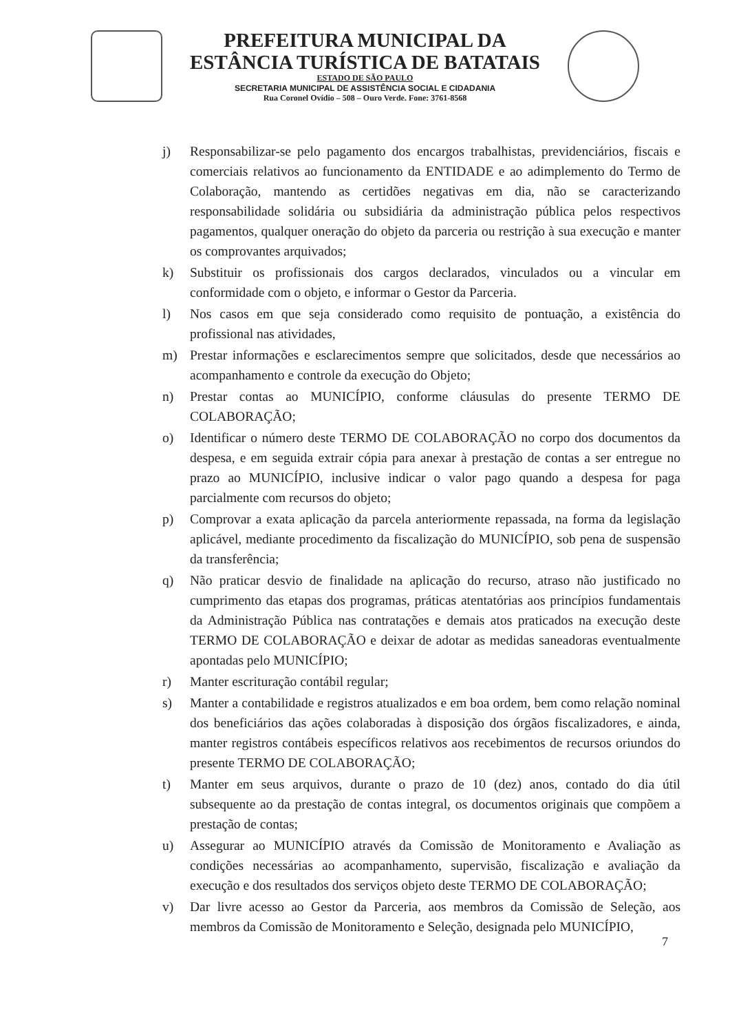PREFEITURA MUNICIPAL DA
ESTÂNCIA TURÍSTICA DE BATATAIS
ESTADO DE SÃO PAULO
SECRETARIA MUNICIPAL DE ASSISTÊNCIA SOCIAL E CIDADANIA
Rua Coronel Ovídio – 508 – Ouro Verde. Fone: 3761-8568
j) Responsabilizar-se pelo pagamento dos encargos trabalhistas, previdenciários, fiscais e comerciais relativos ao funcionamento da ENTIDADE e ao adimplemento do Termo de Colaboração, mantendo as certidões negativas em dia, não se caracterizando responsabilidade solidária ou subsidiária da administração pública pelos respectivos pagamentos, qualquer oneração do objeto da parceria ou restrição à sua execução e manter os comprovantes arquivados;
k) Substituir os profissionais dos cargos declarados, vinculados ou a vincular em conformidade com o objeto, e informar o Gestor da Parceria.
l) Nos casos em que seja considerado como requisito de pontuação, a existência do profissional nas atividades,
m) Prestar informações e esclarecimentos sempre que solicitados, desde que necessários ao acompanhamento e controle da execução do Objeto;
n) Prestar contas ao MUNICÍPIO, conforme cláusulas do presente TERMO DE COLABORAÇÃO;
o) Identificar o número deste TERMO DE COLABORAÇÃO no corpo dos documentos da despesa, e em seguida extrair cópia para anexar à prestação de contas a ser entregue no prazo ao MUNICÍPIO, inclusive indicar o valor pago quando a despesa for paga parcialmente com recursos do objeto;
p) Comprovar a exata aplicação da parcela anteriormente repassada, na forma da legislação aplicável, mediante procedimento da fiscalização do MUNICÍPIO, sob pena de suspensão da transferência;
q) Não praticar desvio de finalidade na aplicação do recurso, atraso não justificado no cumprimento das etapas dos programas, práticas atentatórias aos princípios fundamentais da Administração Pública nas contratações e demais atos praticados na execução deste TERMO DE COLABORAÇÃO e deixar de adotar as medidas saneadoras eventualmente apontadas pelo MUNICÍPIO;
r) Manter escrituração contábil regular;
s) Manter a contabilidade e registros atualizados e em boa ordem, bem como relação nominal dos beneficiários das ações colaboradas à disposição dos órgãos fiscalizadores, e ainda, manter registros contábeis específicos relativos aos recebimentos de recursos oriundos do presente TERMO DE COLABORAÇÃO;
t) Manter em seus arquivos, durante o prazo de 10 (dez) anos, contado do dia útil subsequente ao da prestação de contas integral, os documentos originais que compõem a prestação de contas;
u) Assegurar ao MUNICÍPIO através da Comissão de Monitoramento e Avaliação as condições necessárias ao acompanhamento, supervisão, fiscalização e avaliação da execução e dos resultados dos serviços objeto deste TERMO DE COLABORAÇÃO;
v) Dar livre acesso ao Gestor da Parceria, aos membros da Comissão de Seleção, aos membros da Comissão de Monitoramento e Seleção, designada pelo MUNICÍPIO,
7